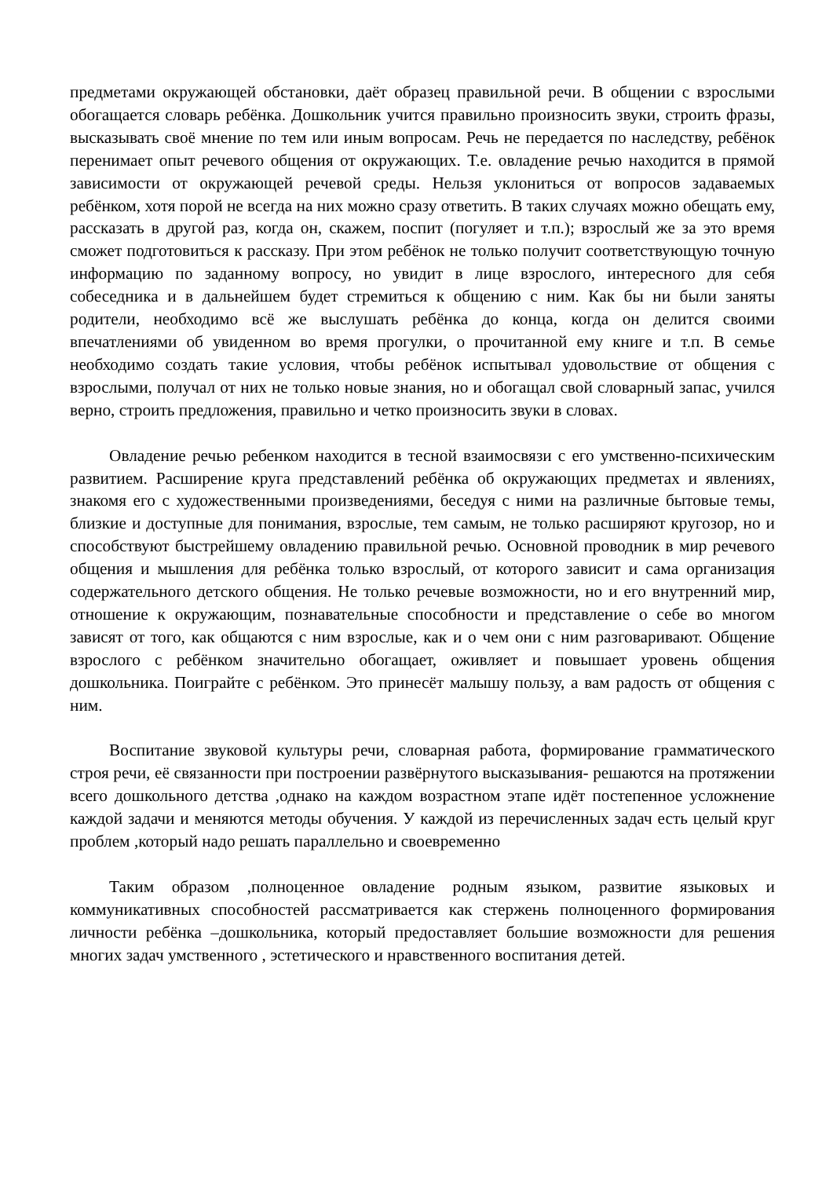предметами окружающей обстановки, даёт образец правильной речи. В общении с взрослыми обогащается словарь ребёнка. Дошкольник учится правильно произносить звуки, строить фразы, высказывать своё мнение по тем или иным вопросам. Речь не передается по наследству, ребёнок перенимает опыт речевого общения от окружающих. Т.е. овладение речью находится в прямой зависимости от окружающей речевой среды. Нельзя уклониться от вопросов задаваемых ребёнком, хотя порой не всегда на них можно сразу ответить. В таких случаях можно обещать ему, рассказать в другой раз, когда он, скажем, поспит (погуляет и т.п.); взрослый же за это время сможет подготовиться к рассказу. При этом ребёнок не только получит соответствующую точную информацию по заданному вопросу, но увидит в лице взрослого, интересного для себя собеседника и в дальнейшем будет стремиться к общению с ним. Как бы ни были заняты родители, необходимо всё же выслушать ребёнка до конца, когда он делится своими впечатлениями об увиденном во время прогулки, о прочитанной ему книге и т.п. В семье необходимо создать такие условия, чтобы ребёнок испытывал удовольствие от общения с взрослыми, получал от них не только новые знания, но и обогащал свой словарный запас, учился верно, строить предложения, правильно и четко произносить звуки в словах.
Овладение речью ребенком находится в тесной взаимосвязи с его умственно-психическим развитием. Расширение круга представлений ребёнка об окружающих предметах и явлениях, знакомя его с художественными произведениями, беседуя с ними на различные бытовые темы, близкие и доступные для понимания, взрослые, тем самым, не только расширяют кругозор, но и способствуют быстрейшему овладению правильной речью. Основной проводник в мир речевого общения и мышления для ребёнка только взрослый, от которого зависит и сама организация содержательного детского общения. Не только речевые возможности, но и его внутренний мир, отношение к окружающим, познавательные способности и представление о себе во многом зависят от того, как общаются с ним взрослые, как и о чем они с ним разговаривают. Общение взрослого с ребёнком значительно обогащает, оживляет и повышает уровень общения дошкольника. Поиграйте с ребёнком. Это принесёт малышу пользу, а вам радость от общения с ним.
Воспитание звуковой культуры речи, словарная работа, формирование грамматического строя речи, её связанности при построении развёрнутого высказывания- решаются на протяжении всего дошкольного детства ,однако на каждом возрастном этапе идёт постепенное усложнение каждой задачи и меняются методы обучения. У каждой из перечисленных задач есть целый круг проблем ,который надо решать параллельно и своевременно
Таким образом ,полноценное овладение родным языком, развитие языковых и коммуникативных способностей рассматривается как стержень полноценного формирования личности ребёнка –дошкольника, который предоставляет большие возможности для решения многих задач умственного , эстетического и нравственного воспитания детей.